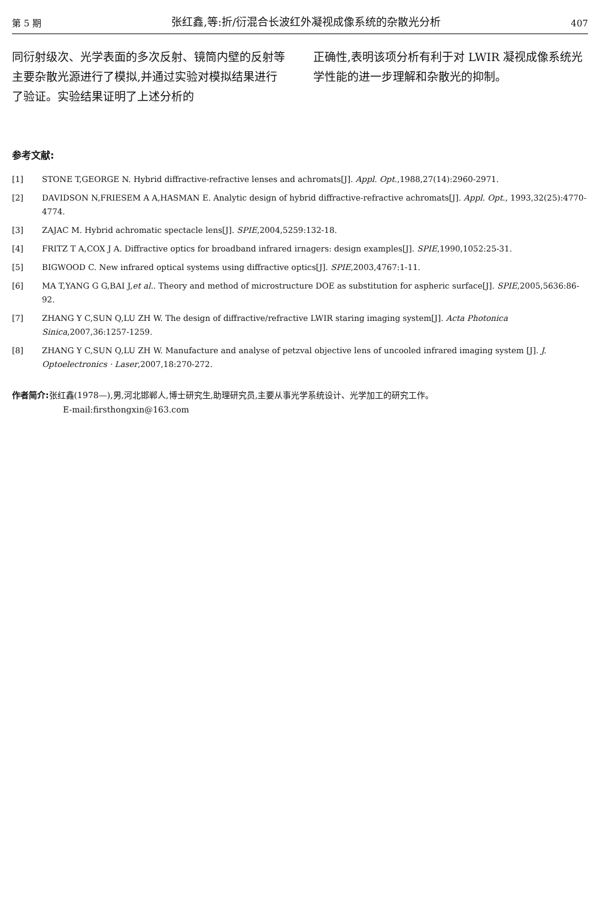第 5 期 张红鑫,等:折/衍混合长波红外凝视成像系统的杂散光分析 407
同衍射级次、光学表面的多次反射、镜筒内壁的反射等主要杂散光源进行了模拟,并通过实验对模拟结果进行了验证。实验结果证明了上述分析的
正确性,表明该项分析有利于对 LWIR 凝视成像系统光学性能的进一步理解和杂散光的抑制。
参考文献:
[1] STONE T,GEORGE N. Hybrid diffractive-refractive lenses and achromats[J]. Appl. Opt.,1988,27(14):2960-2971.
[2] DAVIDSON N,FRIESEM A A,HASMAN E. Analytic design of hybrid diffractive-refractive achromats[J]. Appl. Opt., 1993,32(25):4770-4774.
[3] ZAJAC M. Hybrid achromatic spectacle lens[J]. SPIE,2004,5259:132-18.
[4] FRITZ T A,COX J A. Diffractive optics for broadband infrared irnagers: design examples[J]. SPIE,1990,1052:25-31.
[5] BIGWOOD C. New infrared optical systems using diffractive optics[J]. SPIE,2003,4767:1-11.
[6] MA T,YANG G G,BAI J,et al.. Theory and method of microstructure DOE as substitution for aspheric surface[J]. SPIE,2005,5636:86-92.
[7] ZHANG Y C,SUN Q,LU ZH W. The design of diffractive/refractive LWIR staring imaging system[J]. Acta Photonica Sinica,2007,36:1257-1259.
[8] ZHANG Y C,SUN Q,LU ZH W. Manufacture and analyse of petzval objective lens of uncooled infrared imaging system [J]. J. Optoelectronics · Laser,2007,18:270-272.
作者简介: 张红鑫(1978—),男,河北邯郸人,博士研究生,助理研究员,主要从事光学系统设计、光学加工的研究工作。
E-mail:firsthongxin@163.com